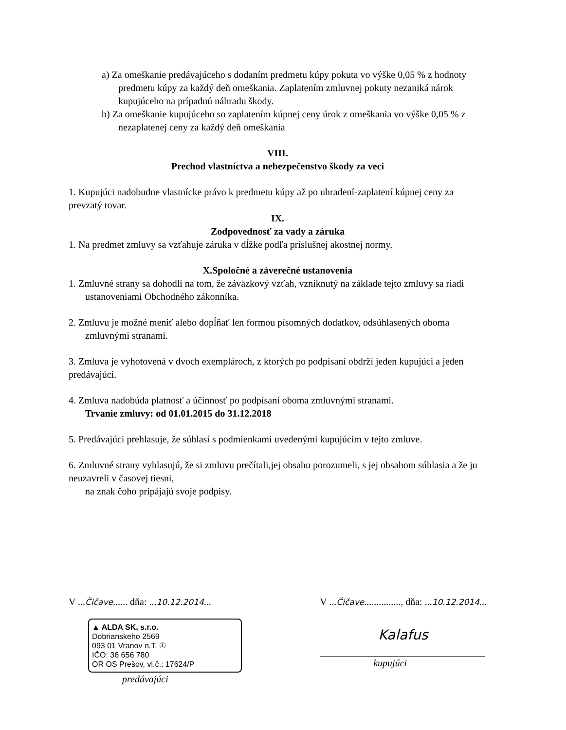a) Za omeškanie predávajúceho s dodaním predmetu kúpy pokuta vo výške 0,05 % z hodnoty predmetu kúpy za každý deň omeškania. Zaplatením zmluvnej pokuty nezaniká nárok kupujúceho na prípadnú náhradu škody.
b) Za omeškanie kupujúceho so zaplatením kúpnej ceny úrok z omeškania vo výške 0,05 % z nezaplatenej ceny za každý deň omeškania
VIII.
Prechod vlastníctva a nebezpečenstvo škody za veci
1. Kupujúci nadobudne vlastnícke právo k predmetu kúpy až po uhradení-zaplatení kúpnej ceny za prevzatý tovar.
IX.
Zodpovednosť za vady a záruka
1. Na predmet zmluvy sa vzťahuje záruka v dĺžke podľa príslušnej akostnej normy.
X.Spoločné a záverečné ustanovenia
1. Zmluvné strany sa dohodli na tom, že záväzkový vzťah, vzniknutý na základe tejto zmluvy sa riadi ustanoveniami Obchodného zákonníka.
2. Zmluvu je možné meniť alebo dopĺňať len formou písomných dodatkov, odsúhlasených oboma zmluvnými stranami.
3. Zmluva je vyhotovená v dvoch exemplároch, z ktorých po podpísaní obdrží jeden kupujúci a jeden predávajúci.
4. Zmluva nadobúda platnosť a účinnosť po podpísaní oboma zmluvnými stranami.
Trvanie zmluvy: od 01.01.2015 do 31.12.2018
5. Predávajúci prehlasuje, že súhlasí s podmienkami uvedenými kupujúcim v tejto zmluve.
6. Zmluvné strany vyhlasujú, že si zmluvu prečítali,jej obsahu porozumeli, s jej obsahom súhlasia a že ju neuzavreli v časovej tiesni,
na znak čoho pripájajú svoje podpisy.
V ...Čičave...... dňa: ...10.12.2014...
▲ ALDA SK, s.r.o.
Dobrianskeho 2569
093 01 Vranov n.T. ①
IČO: 36 656 780
OR OS Prešov, vl.č.: 17624/P
predávajúci
V ...Čičave..............., dňa: ...10.12.2014...
Kalafus
kupujúci